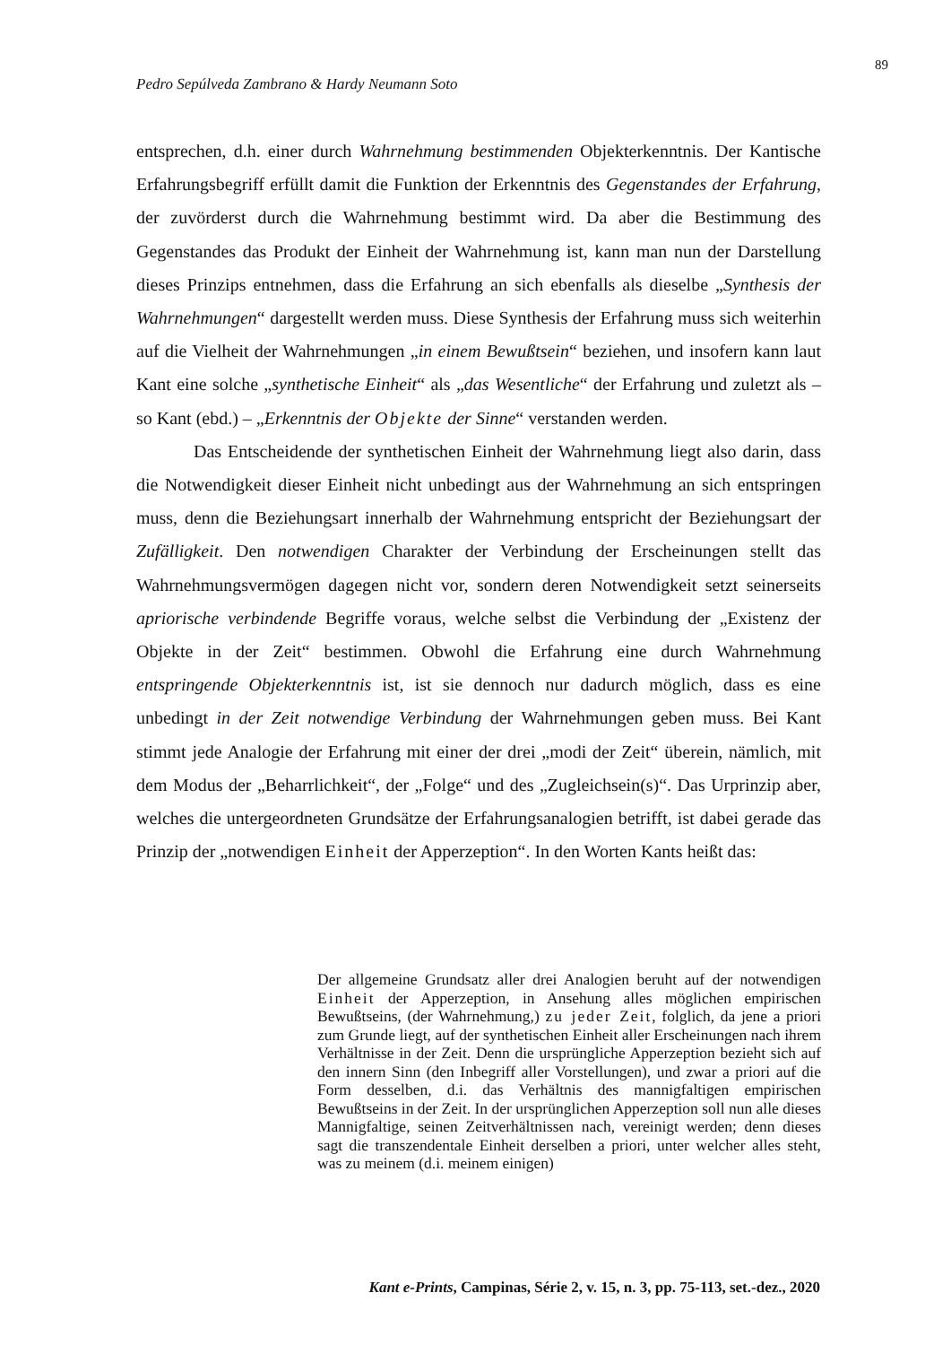89
Pedro Sepúlveda Zambrano & Hardy Neumann Soto
entsprechen, d.h. einer durch Wahrnehmung bestimmenden Objekterkenntnis. Der Kantische Erfahrungsbegriff erfüllt damit die Funktion der Erkenntnis des Gegenstandes der Erfahrung, der zuvörderst durch die Wahrnehmung bestimmt wird. Da aber die Bestimmung des Gegenstandes das Produkt der Einheit der Wahrnehmung ist, kann man nun der Darstellung dieses Prinzips entnehmen, dass die Erfahrung an sich ebenfalls als dieselbe „Synthesis der Wahrnehmungen“ dargestellt werden muss. Diese Synthesis der Erfahrung muss sich weiterhin auf die Vielheit der Wahrnehmungen „in einem Bewußtsein“ beziehen, und insofern kann laut Kant eine solche „synthetische Einheit“ als „das Wesentliche“ der Erfahrung und zuletzt als – so Kant (ebd.) – „Erkenntnis der Objekte der Sinne“ verstanden werden.
Das Entscheidende der synthetischen Einheit der Wahrnehmung liegt also darin, dass die Notwendigkeit dieser Einheit nicht unbedingt aus der Wahrnehmung an sich entspringen muss, denn die Beziehungsart innerhalb der Wahrnehmung entspricht der Beziehungsart der Zufälligkeit. Den notwendigen Charakter der Verbindung der Erscheinungen stellt das Wahrnehmungsvermögen dagegen nicht vor, sondern deren Notwendigkeit setzt seinerseits apriorische verbindende Begriffe voraus, welche selbst die Verbindung der „Existenz der Objekte in der Zeit“ bestimmen. Obwohl die Erfahrung eine durch Wahrnehmung entspringende Objekterkenntnis ist, ist sie dennoch nur dadurch möglich, dass es eine unbedingt in der Zeit notwendige Verbindung der Wahrnehmungen geben muss. Bei Kant stimmt jede Analogie der Erfahrung mit einer der drei „modi der Zeit“ überein, nämlich, mit dem Modus der „Beharrlichkeit“, der „Folge“ und des „Zugleichsein(s)“. Das Urprinzip aber, welches die untergeordneten Grundsätze der Erfahrungsanalogien betrifft, ist dabei gerade das Prinzip der „notwendigen Einheit der Apperzeption“. In den Worten Kants heißt das:
Der allgemeine Grundsatz aller drei Analogien beruht auf der notwendigen Einheit der Apperzeption, in Ansehung alles möglichen empirischen Bewußtseins, (der Wahrnehmung,) zu jeder Zeit, folglich, da jene a priori zum Grunde liegt, auf der synthetischen Einheit aller Erscheinungen nach ihrem Verhältnisse in der Zeit. Denn die ursprüngliche Apperzeption bezieht sich auf den innern Sinn (den Inbegriff aller Vorstellungen), und zwar a priori auf die Form desselben, d.i. das Verhältnis des mannigfaltigen empirischen Bewußtseins in der Zeit. In der ursprünglichen Apperzeption soll nun alle dieses Mannigfaltige, seinen Zeitverhältnissen nach, vereinigt werden; denn dieses sagt die transzendentale Einheit derselben a priori, unter welcher alles steht, was zu meinem (d.i. meinem einigen)
Kant e-Prints, Campinas, Série 2, v. 15, n. 3, pp. 75-113, set.-dez., 2020